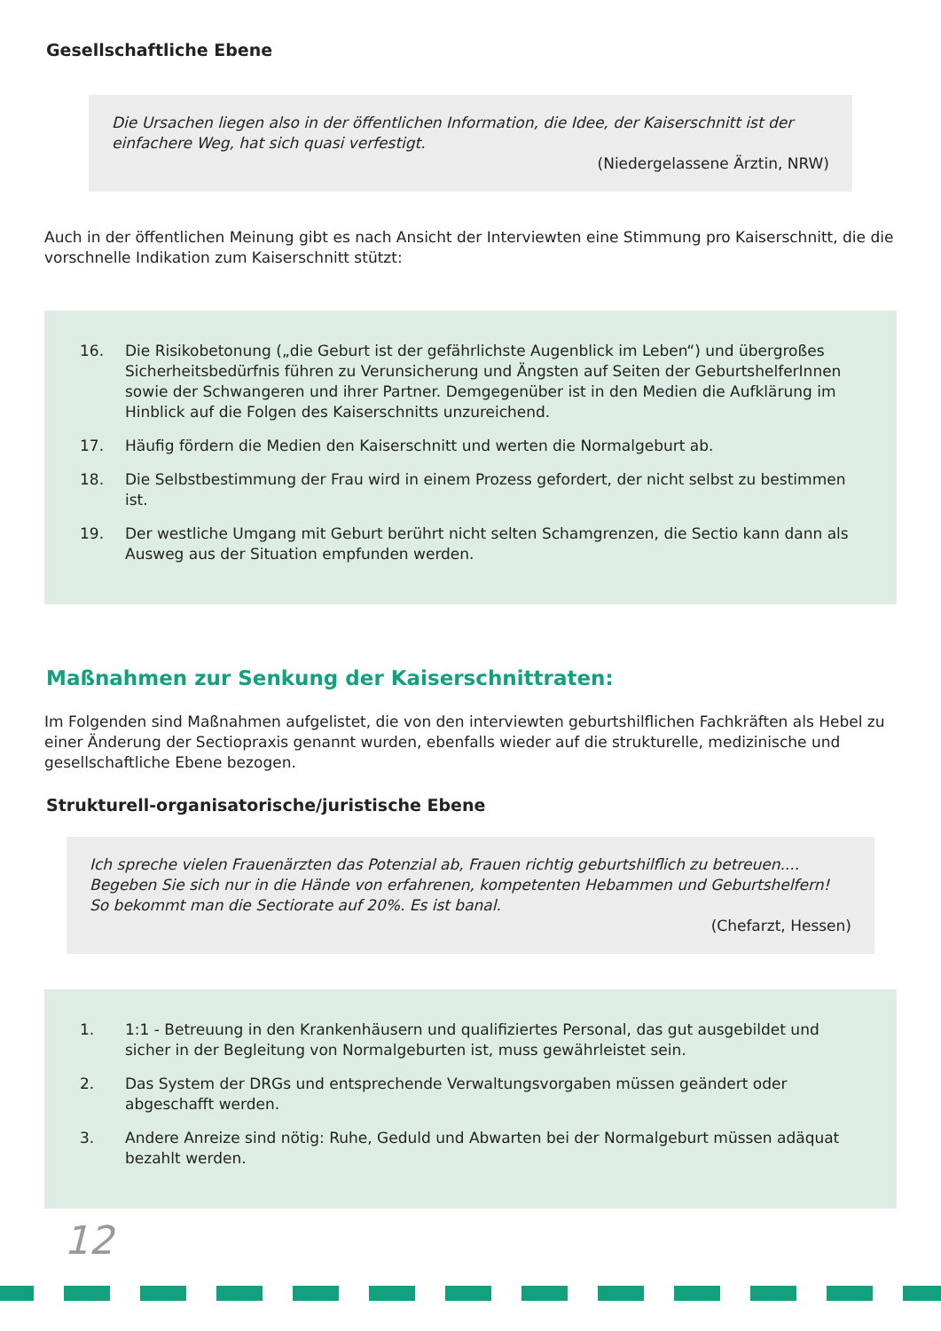Gesellschaftliche Ebene
Die Ursachen liegen also in der öffentlichen Information, die Idee, der Kaiserschnitt ist der einfachere Weg, hat sich quasi verfestigt.
(Niedergelassene Ärztin, NRW)
Auch in der öffentlichen Meinung gibt es nach Ansicht der Interviewten eine Stimmung pro Kaiserschnitt, die die vorschnelle Indikation zum Kaiserschnitt stützt:
16. Die Risikobetonung („die Geburt ist der gefährlichste Augenblick im Leben“) und übergroßes Sicherheitsbedürfnis führen zu Verunsicherung und Ängsten auf Seiten der GeburtshelferInnen sowie der Schwangeren und ihrer Partner. Demgegenüber ist in den Medien die Aufklärung im Hinblick auf die Folgen des Kaiserschnitts unzureichend.
17. Häufig fördern die Medien den Kaiserschnitt und werten die Normalgeburt ab.
18. Die Selbstbestimmung der Frau wird in einem Prozess gefordert, der nicht selbst zu bestimmen ist.
19. Der westliche Umgang mit Geburt berührt nicht selten Schamgrenzen, die Sectio kann dann als Ausweg aus der Situation empfunden werden.
Maßnahmen zur Senkung der Kaiserschnittraten:
Im Folgenden sind Maßnahmen aufgelistet, die von den interviewten geburtshilflichen Fachkräften als Hebel zu einer Änderung der Sectiopraxis genannt wurden, ebenfalls wieder auf die strukturelle, medizinische und gesellschaftliche Ebene bezogen.
Strukturell-organisatorische/juristische Ebene
Ich spreche vielen Frauenärzten das Potenzial ab, Frauen richtig geburtshilflich zu betreuen.... Begeben Sie sich nur in die Hände von erfahrenen, kompetenten Hebammen und Geburtshelfern! So bekommt man die Sectiorate auf 20%. Es ist banal.
(Chefarzt, Hessen)
1. 1:1 - Betreuung in den Krankenhäusern und qualifiziertes Personal, das gut ausgebildet und sicher in der Begleitung von Normalgeburten ist, muss gewährleistet sein.
2. Das System der DRGs und entsprechende Verwaltungsvorgaben müssen geändert oder abgeschafft werden.
3. Andere Anreize sind nötig: Ruhe, Geduld und Abwarten bei der Normalgeburt müssen adäquat bezahlt werden.
12